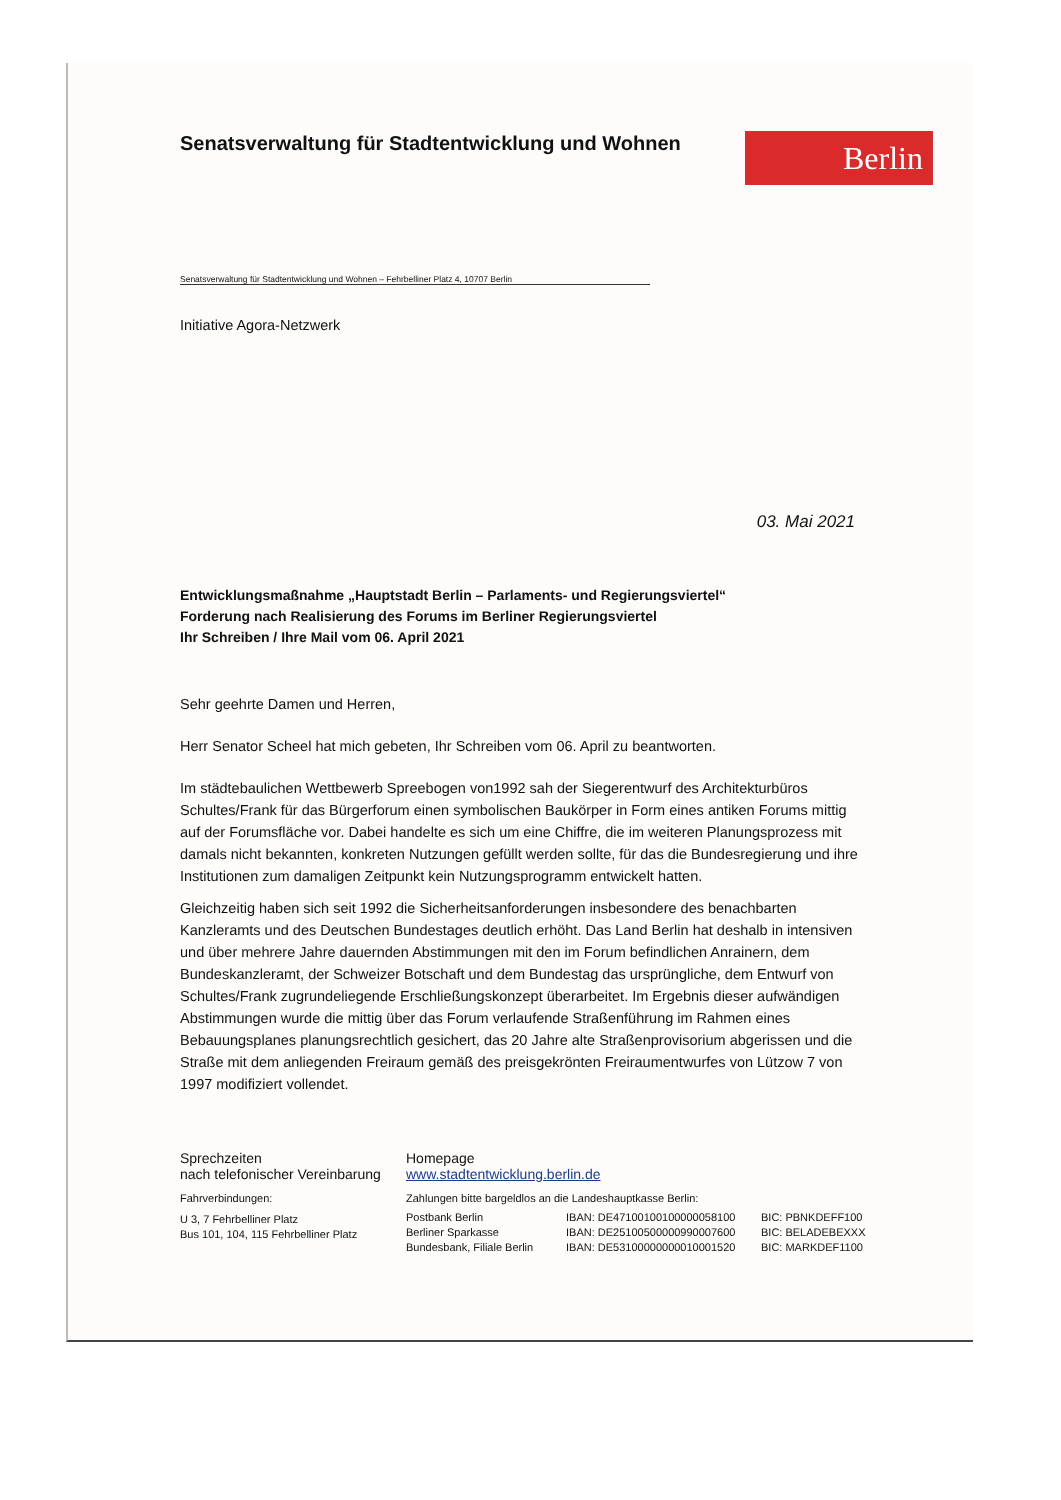Berlin
Senatsverwaltung für Stadtentwicklung und Wohnen
Senatsverwaltung für Stadtentwicklung und Wohnen – Fehrbelliner Platz 4, 10707 Berlin
Initiative Agora-Netzwerk
03. Mai 2021
Entwicklungsmaßnahme „Hauptstadt Berlin – Parlaments- und Regierungsviertel“
Forderung nach Realisierung des Forums im Berliner Regierungsviertel
Ihr Schreiben / Ihre Mail vom 06. April 2021
Sehr geehrte Damen und Herren,
Herr Senator Scheel hat mich gebeten, Ihr Schreiben vom 06. April zu beantworten.
Im städtebaulichen Wettbewerb Spreebogen von1992 sah der Siegerentwurf des Architekturbüros Schultes/Frank für das Bürgerforum einen symbolischen Baukörper in Form eines antiken Forums mittig auf der Forumsfläche vor. Dabei handelte es sich um eine Chiffre, die im weiteren Planungsprozess mit damals nicht bekannten, konkreten Nutzungen gefüllt werden sollte, für das die Bundesregierung und ihre Institutionen zum damaligen Zeitpunkt kein Nutzungsprogramm entwickelt hatten.
Gleichzeitig haben sich seit 1992 die Sicherheitsanforderungen insbesondere des benachbarten Kanzleramts und des Deutschen Bundestages deutlich erhöht. Das Land Berlin hat deshalb in intensiven und über mehrere Jahre dauernden Abstimmungen mit den im Forum befindlichen Anrainern, dem Bundeskanzleramt, der Schweizer Botschaft und dem Bundestag das ursprüngliche, dem Entwurf von Schultes/Frank zugrundeliegende Erschließungskonzept überarbeitet. Im Ergebnis dieser aufwändigen Abstimmungen wurde die mittig über das Forum verlaufende Straßenführung im Rahmen eines Bebauungsplanes planungsrechtlich gesichert, das 20 Jahre alte Straßenprovisorium abgerissen und die Straße mit dem anliegenden Freiraum gemäß des preisgekrönten Freiraumentwurfes von Lützow 7 von 1997 modifiziert vollendet.
Sprechzeiten
nach telefonischer Vereinbarung
Fahrverbindungen:
U 3, 7 Fehrbelliner Platz
Bus 101, 104, 115 Fehrbelliner Platz
Homepage
www.stadtentwicklung.berlin.de
Zahlungen bitte bargeldlos an die Landeshauptkasse Berlin:
| Postbank Berlin | IBAN: DE47100100100000058100 | BIC: PBNKDEFF100 |
| Berliner Sparkasse | IBAN: DE25100500000990007600 | BIC: BELADEBEXXX |
| Bundesbank, Filiale Berlin | IBAN: DE53100000000010001520 | BIC: MARKDEF1100 |